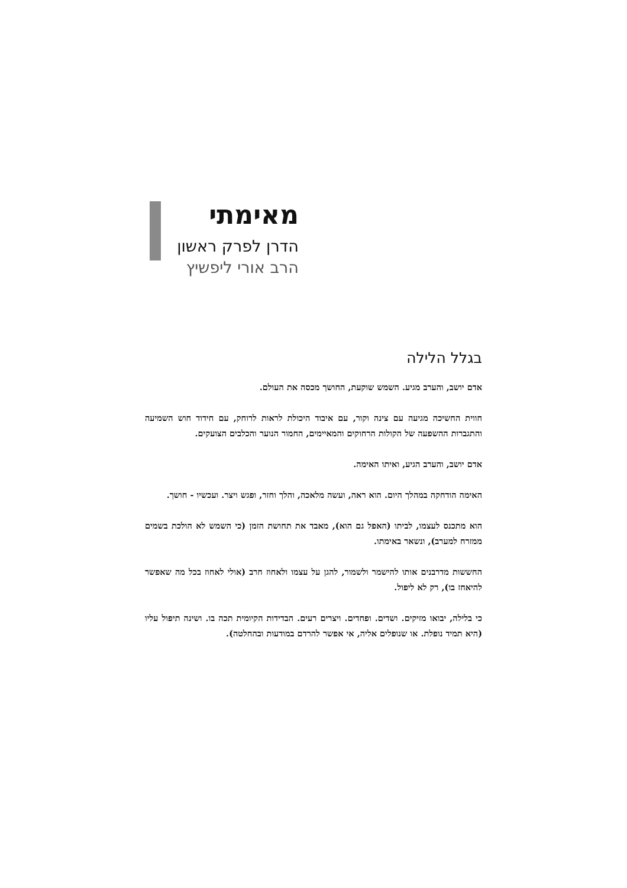מאימתי
הדרן לפרק ראשון
הרב אורי ליפשיץ
בגלל הלילה
אדם יושב, והערב מגיע. השמש שוקעת, החושך מכסה את העולם.
חווית החשיכה מגיעה עם צינה וקור, עם איבוד היכולת לראות לרוחק, עם חידוד חוש השמיעה והתגברות ההשפעה של הקולות הרחוקים והמאיימים, החמור הנוער והכלבים הצועקים.
אדם יושב, והערב הגיע, ואיתו האימה.
האימה הודחקה במהלך היום. הוא ראה, ועשה מלאכה, והלך וחזר, ופגש ויצר. ועכשיו - חושך.
הוא מתכנס לעצמו, לביתו (האפל גם הוא), מאבד את תחושת הזמן (כי השמש לא הולכת בשמים ממזרח למערב), ונשאר באימתו.
החששות מדרבנים אותו להישמר ולשמור, להגן על עצמו ולאחוז חרב (אולי לאחוז בכל מה שאפשר להיאחז בו), רק לא ליפול.
כי בלילה, יבואו מזיקים. ושדים. ופחדים. ויצרים רעים. הבדידות הקיומית תכה בו. ושינה תיפול עליו (היא תמיד נופלת. או שנופלים אליה, אי אפשר להרדם במודעות ובהחלטה).